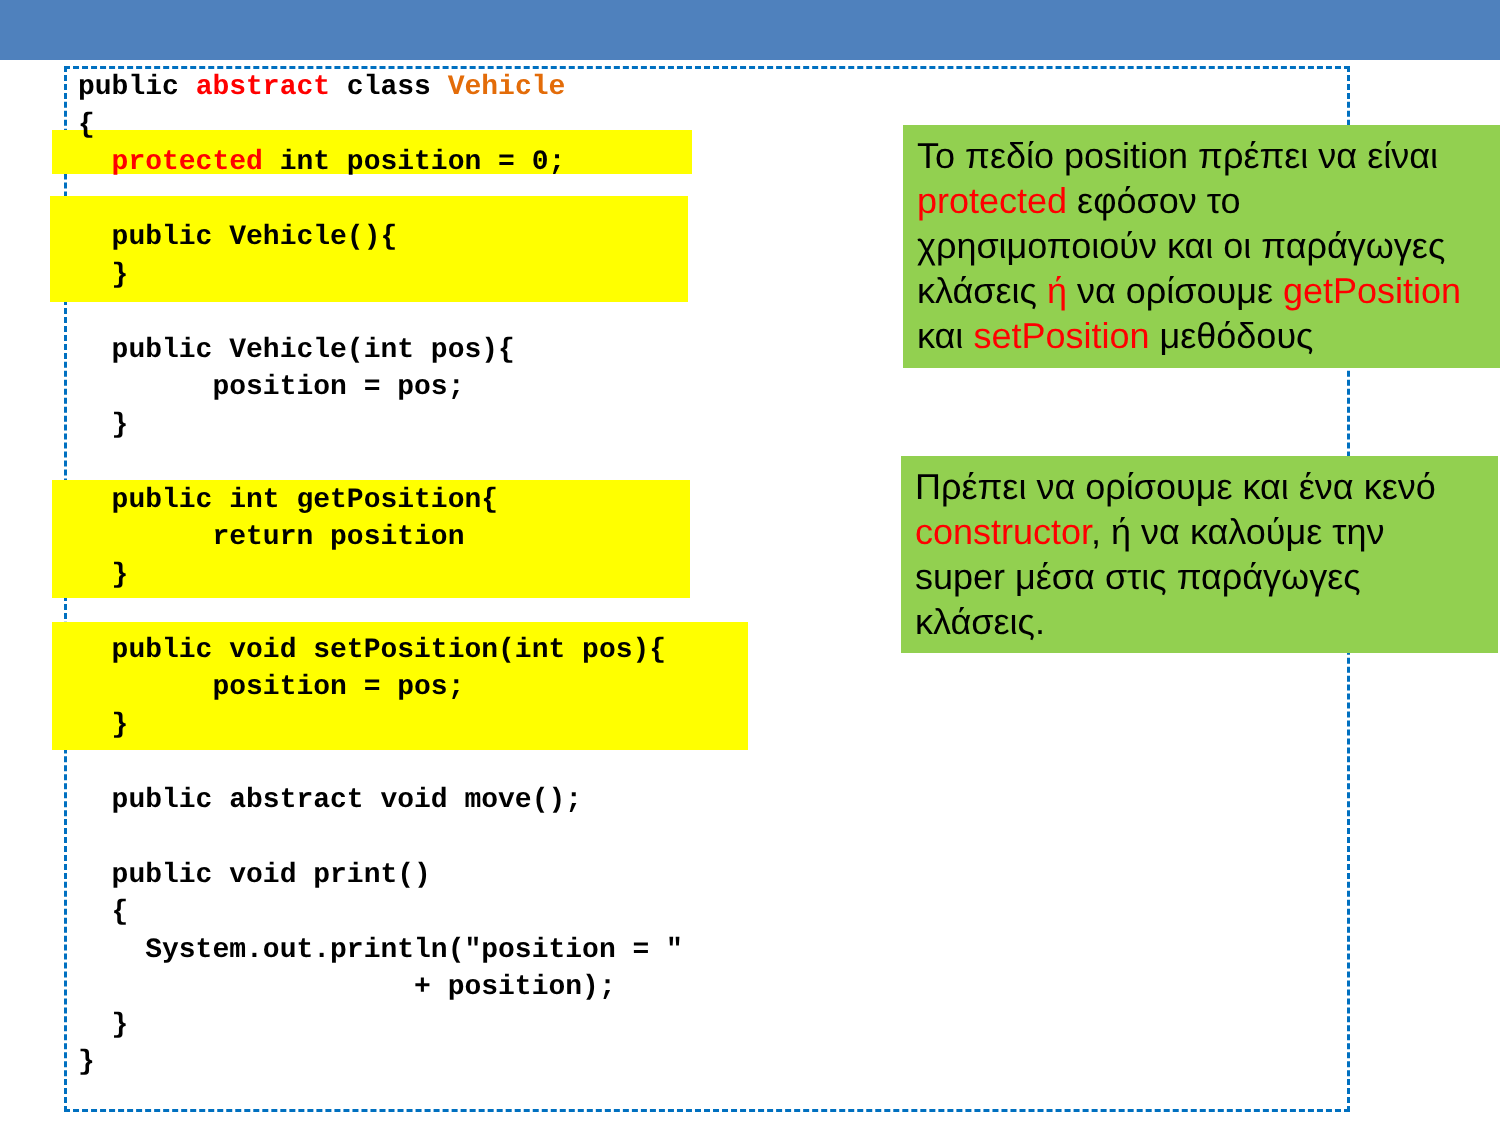public abstract class Vehicle { protected int position = 0; public Vehicle(){ } public Vehicle(int pos){ position = pos; } public int getPosition{ return position } public void setPosition(int pos){ position = pos; } public abstract void move(); public void print() { System.out.println("position = " + position); } }
Το πεδίο position πρέπει να είναι protected εφόσον το χρησιμοποιούν και οι παράγωγες κλάσεις ή να ορίσουμε getPosition και setPosition μεθόδους
Πρέπει να ορίσουμε και ένα κενό constructor, ή να καλούμε την super μέσα στις παράγωγες κλάσεις.